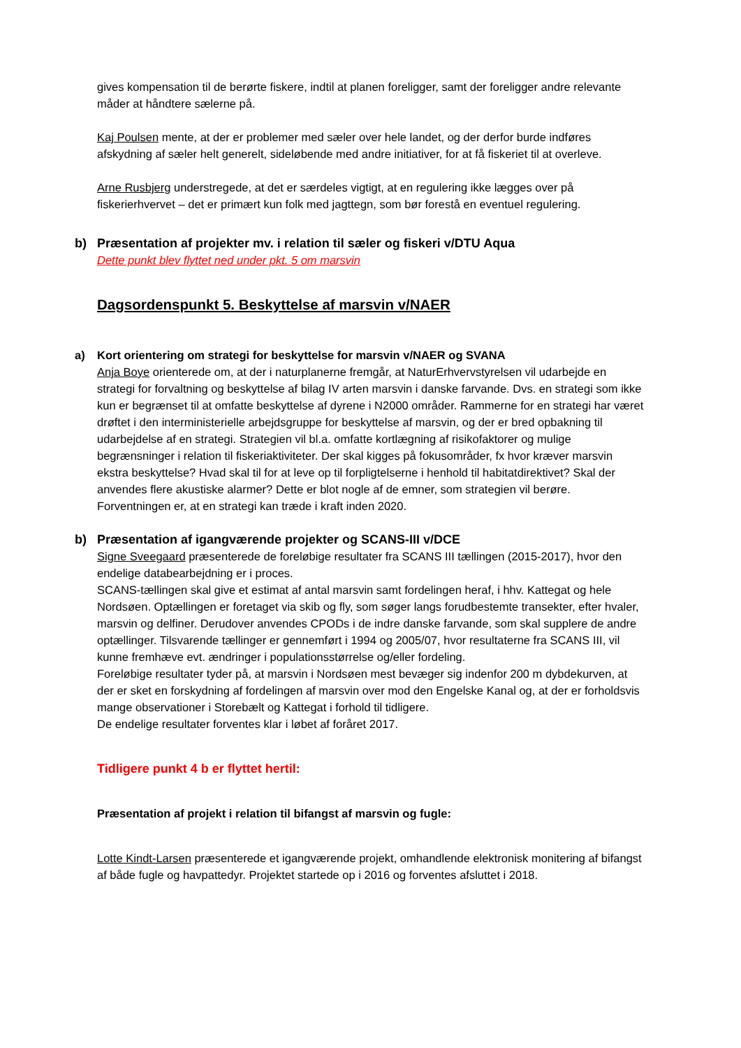gives kompensation til de berørte fiskere, indtil at planen foreligger, samt der foreligger andre relevante måder at håndtere sælerne på.
Kaj Poulsen mente, at der er problemer med sæler over hele landet, og der derfor burde indføres afskydning af sæler helt generelt, sideløbende med andre initiativer, for at få fiskeriet til at overleve.
Arne Rusbjerg understregede, at det er særdeles vigtigt, at en regulering ikke lægges over på fiskerierhvervet – det er primært kun folk med jagttegn, som bør forestå en eventuel regulering.
b) Præsentation af projekter mv. i relation til sæler og fiskeri v/DTU Aqua
Dette punkt blev flyttet ned under pkt. 5 om marsvin
Dagsordenspunkt 5. Beskyttelse af marsvin v/NAER
a) Kort orientering om strategi for beskyttelse for marsvin v/NAER og SVANA
Anja Boye orienterede om, at der i naturplanerne fremgår, at NaturErhvervstyrelsen vil udarbejde en strategi for forvaltning og beskyttelse af bilag IV arten marsvin i danske farvande. Dvs. en strategi som ikke kun er begrænset til at omfatte beskyttelse af dyrene i N2000 områder. Rammerne for en strategi har været drøftet i den interministerielle arbejdsgruppe for beskyttelse af marsvin, og der er bred opbakning til udarbejdelse af en strategi. Strategien vil bl.a. omfatte kortlægning af risikofaktorer og mulige begrænsninger i relation til fiskeriaktiviteter. Der skal kigges på fokusområder, fx hvor kræver marsvin ekstra beskyttelse? Hvad skal til for at leve op til forpligtelserne i henhold til habitatdirektivet? Skal der anvendes flere akustiske alarmer? Dette er blot nogle af de emner, som strategien vil berøre. Forventningen er, at en strategi kan træde i kraft inden 2020.
b) Præsentation af igangværende projekter og SCANS-III v/DCE
Signe Sveegaard præsenterede de foreløbige resultater fra SCANS III tællingen (2015-2017), hvor den endelige databearbejdning er i proces.
SCANS-tællingen skal give et estimat af antal marsvin samt fordelingen heraf, i hhv. Kattegat og hele Nordsøen. Optællingen er foretaget via skib og fly, som søger langs forudbestemte transekter, efter hvaler, marsvin og delfiner. Derudover anvendes CPODs i de indre danske farvande, som skal supplere de andre optællinger. Tilsvarende tællinger er gennemført i 1994 og 2005/07, hvor resultaterne fra SCANS III, vil kunne fremhæve evt. ændringer i populationsstørrelse og/eller fordeling.
Foreløbige resultater tyder på, at marsvin i Nordsøen mest bevæger sig indenfor 200 m dybdekurven, at der er sket en forskydning af fordelingen af marsvin over mod den Engelske Kanal og, at der er forholdsvis mange observationer i Storebælt og Kattegat i forhold til tidligere.
De endelige resultater forventes klar i løbet af foråret 2017.
Tidligere punkt 4 b er flyttet hertil:
Præsentation af projekt i relation til bifangst af marsvin og fugle:
Lotte Kindt-Larsen præsenterede et igangværende projekt, omhandlende elektronisk monitering af bifangst af både fugle og havpattedyr. Projektet startede op i 2016 og forventes afsluttet i 2018.